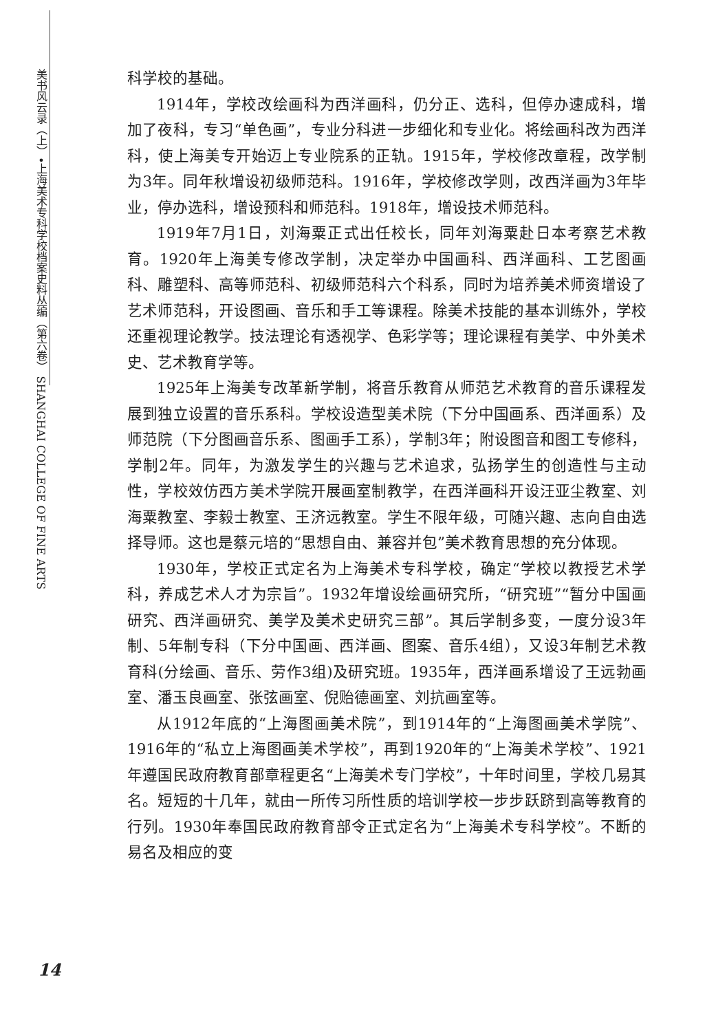美书风云录（上）•上海美术专科学校档案史料丛编（第六卷） SHANGHAI COLLEGE OF FINE ARTS
科学校的基础。
1914年，学校改绘画科为西洋画科，仍分正、选科，但停办速成科，增加了夜科，专习“单色画”，专业分科进一步细化和专业化。将绘画科改为西洋科，使上海美专开始迈上专业院系的正轨。1915年，学校修改章程，改学制为3年。同年秋增设初级师范科。1916年，学校修改学则，改西洋画为3年毕业，停办选科，增设预科和师范科。1918年，增设技术师范科。
1919年7月1日，刘海粟正式出任校长，同年刘海粟赴日本考察艺术教育。1920年上海美专修改学制，决定举办中国画科、西洋画科、工艺图画科、雕塑科、高等师范科、初级师范科六个科系，同时为培养美术师资增设了艺术师范科，开设图画、音乐和手工等课程。除美术技能的基本训练外，学校还重视理论教学。技法理论有透视学、色彩学等；理论课程有美学、中外美术史、艺术教育学等。
1925年上海美专改革新学制，将音乐教育从师范艺术教育的音乐课程发展到独立设置的音乐系科。学校设造型美术院（下分中国画系、西洋画系）及师范院（下分图画音乐系、图画手工系），学制3年；附设图音和图工专修科，学制2年。同年，为激发学生的兴趣与艺术追求，弘扬学生的创造性与主动性，学校效仿西方美术学院开展画室制教学，在西洋画科开设汪亚尘教室、刘海粟教室、李毅士教室、王济远教室。学生不限年级，可随兴趣、志向自由选择导师。这也是蔡元培的“思想自由、兼容并包”美术教育思想的充分体现。
1930年，学校正式定名为上海美术专科学校，确定“学校以教授艺术学科，养成艺术人才为宗旨”。1932年增设绘画研究所，“研究班”“暂分中国画研究、西洋画研究、美学及美术史研究三部”。其后学制多变，一度分设3年制、5年制专科（下分中国画、西洋画、图案、音乐4组），又设3年制艺术教育科(分绘画、音乐、劳作3组)及研究班。1935年，西洋画系增设了王远勃画室、潘玉良画室、张弦画室、倪贻德画室、刘抗画室等。
从1912年底的“上海图画美术院”，到1914年的“上海图画美术学院”、1916年的“私立上海图画美术学校”，再到1920年的“上海美术学校”、1921年遵国民政府教育部章程更名“上海美术专门学校”，十年时间里，学校几易其名。短短的十几年，就由一所传习所性质的培训学校一步步跃跻到高等教育的行列。1930年奉国民政府教育部令正式定名为“上海美术专科学校”。不断的易名及相应的变
14